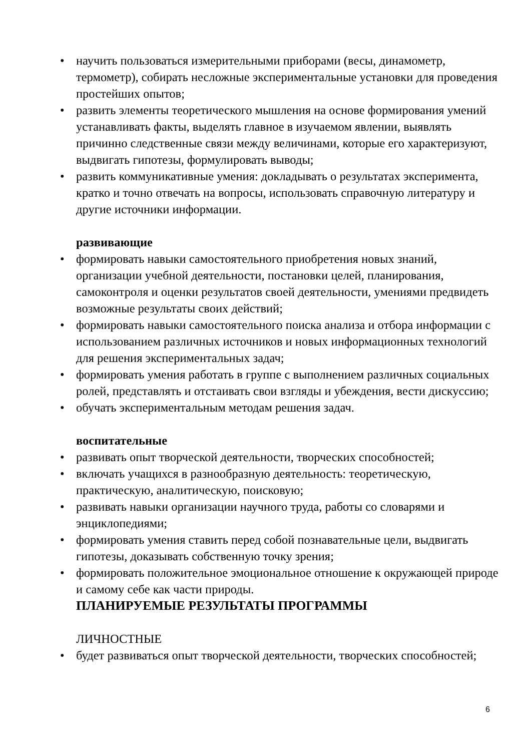• научить пользоваться измерительными приборами (весы, динамометр, термометр), собирать несложные экспериментальные установки для проведения простейших опытов;
• развить элементы теоретического мышления на основе формирования умений устанавливать факты, выделять главное в изучаемом явлении, выявлять причинно следственные связи между величинами, которые его характеризуют, выдвигать гипотезы, формулировать выводы;
• развить коммуникативные умения: докладывать о результатах эксперимента, кратко и точно отвечать на вопросы, использовать справочную литературу и другие источники информации.
развивающие
• формировать навыки самостоятельного приобретения новых знаний, организации учебной деятельности, постановки целей, планирования, самоконтроля и оценки результатов своей деятельности, умениями предвидеть возможные результаты своих действий;
• формировать навыки самостоятельного поиска анализа и отбора информации с использованием различных источников и новых информационных технологий для решения экспериментальных задач;
• формировать умения работать в группе с выполнением различных социальных ролей, представлять и отстаивать свои взгляды и убеждения, вести дискуссию;
• обучать экспериментальным методам решения задач.
воспитательные
• развивать опыт творческой деятельности, творческих способностей;
• включать учащихся в разнообразную деятельность: теоретическую, практическую, аналитическую, поисковую;
• развивать навыки организации научного труда, работы со словарями и энциклопедиями;
• формировать умения ставить перед собой познавательные цели, выдвигать гипотезы, доказывать собственную точку зрения;
• формировать положительное эмоциональное отношение к окружающей природе и самому себе как части природы.
ПЛАНИРУЕМЫЕ РЕЗУЛЬТАТЫ ПРОГРАММЫ
ЛИЧНОСТНЫЕ
• будет развиваться опыт творческой деятельности, творческих способностей;
6